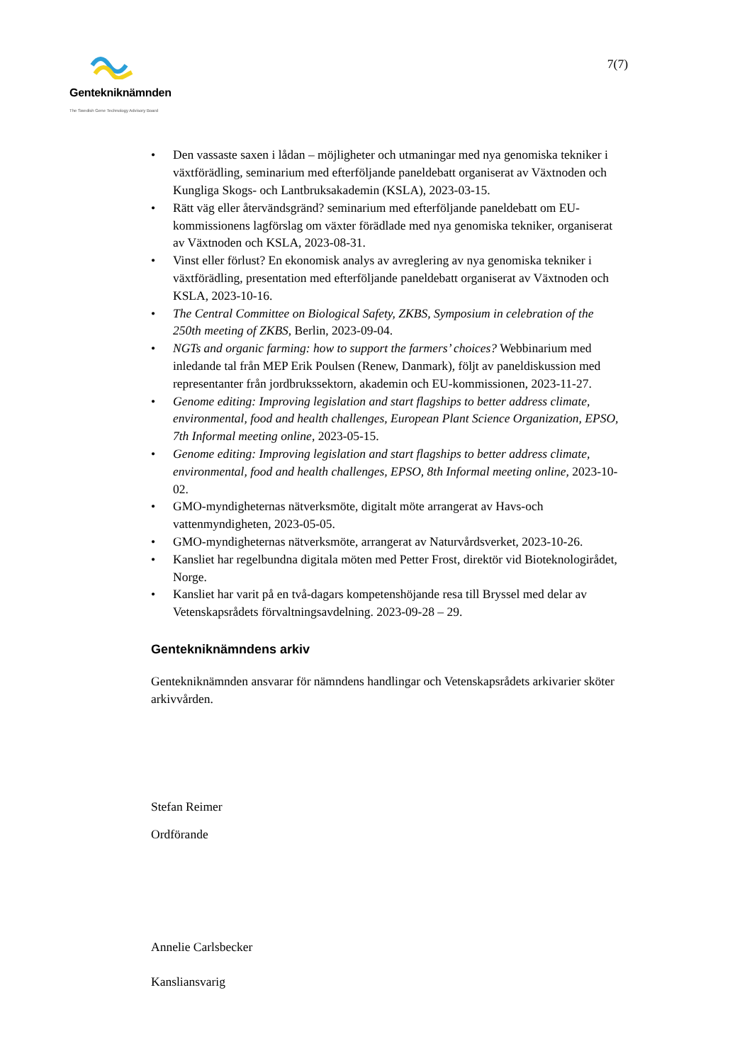Gentekniknämnden
The Swedish Gene Technology Advisory Board
7(7)
• Den vassaste saxen i lådan – möjligheter och utmaningar med nya genomiska tekniker i växtförädling, seminarium med efterföljande paneldebatt organiserat av Växtnoden och Kungliga Skogs- och Lantbruksakademin (KSLA), 2023-03-15.
• Rätt väg eller återvändsgränd? seminarium med efterföljande paneldebatt om EU-kommissionens lagförslag om växter förädlade med nya genomiska tekniker, organiserat av Växtnoden och KSLA, 2023-08-31.
• Vinst eller förlust? En ekonomisk analys av avreglering av nya genomiska tekniker i växtförädling, presentation med efterföljande paneldebatt organiserat av Växtnoden och KSLA, 2023-10-16.
• The Central Committee on Biological Safety, ZKBS, Symposium in celebration of the 250th meeting of ZKBS, Berlin, 2023-09-04.
• NGTs and organic farming: how to support the farmers’ choices? Webbinarium med inledande tal från MEP Erik Poulsen (Renew, Danmark), följt av paneldiskussion med representanter från jordbrukssektorn, akademin och EU-kommissionen, 2023-11-27.
• Genome editing: Improving legislation and start flagships to better address climate, environmental, food and health challenges, European Plant Science Organization, EPSO, 7th Informal meeting online, 2023-05-15.
• Genome editing: Improving legislation and start flagships to better address climate, environmental, food and health challenges, EPSO, 8th Informal meeting online, 2023-10-02.
• GMO-myndigheternas nätverksmöte, digitalt möte arrangerat av Havs-och vattenmyndigheten, 2023-05-05.
• GMO-myndigheternas nätverksmöte, arrangerat av Naturvårdsverket, 2023-10-26.
• Kansliet har regelbundna digitala möten med Petter Frost, direktör vid Bioteknologirådet, Norge.
• Kansliet har varit på en två-dagars kompetenshöjande resa till Bryssel med delar av Vetenskapsrådets förvaltningsavdelning. 2023-09-28 – 29.
Gentekniknämndens arkiv
Gentekniknämnden ansvarar för nämndens handlingar och Vetenskapsrådets arkivarier sköter arkivvården.
Stefan Reimer
Ordförande
Annelie Carlsbecker
Kansliansvarig